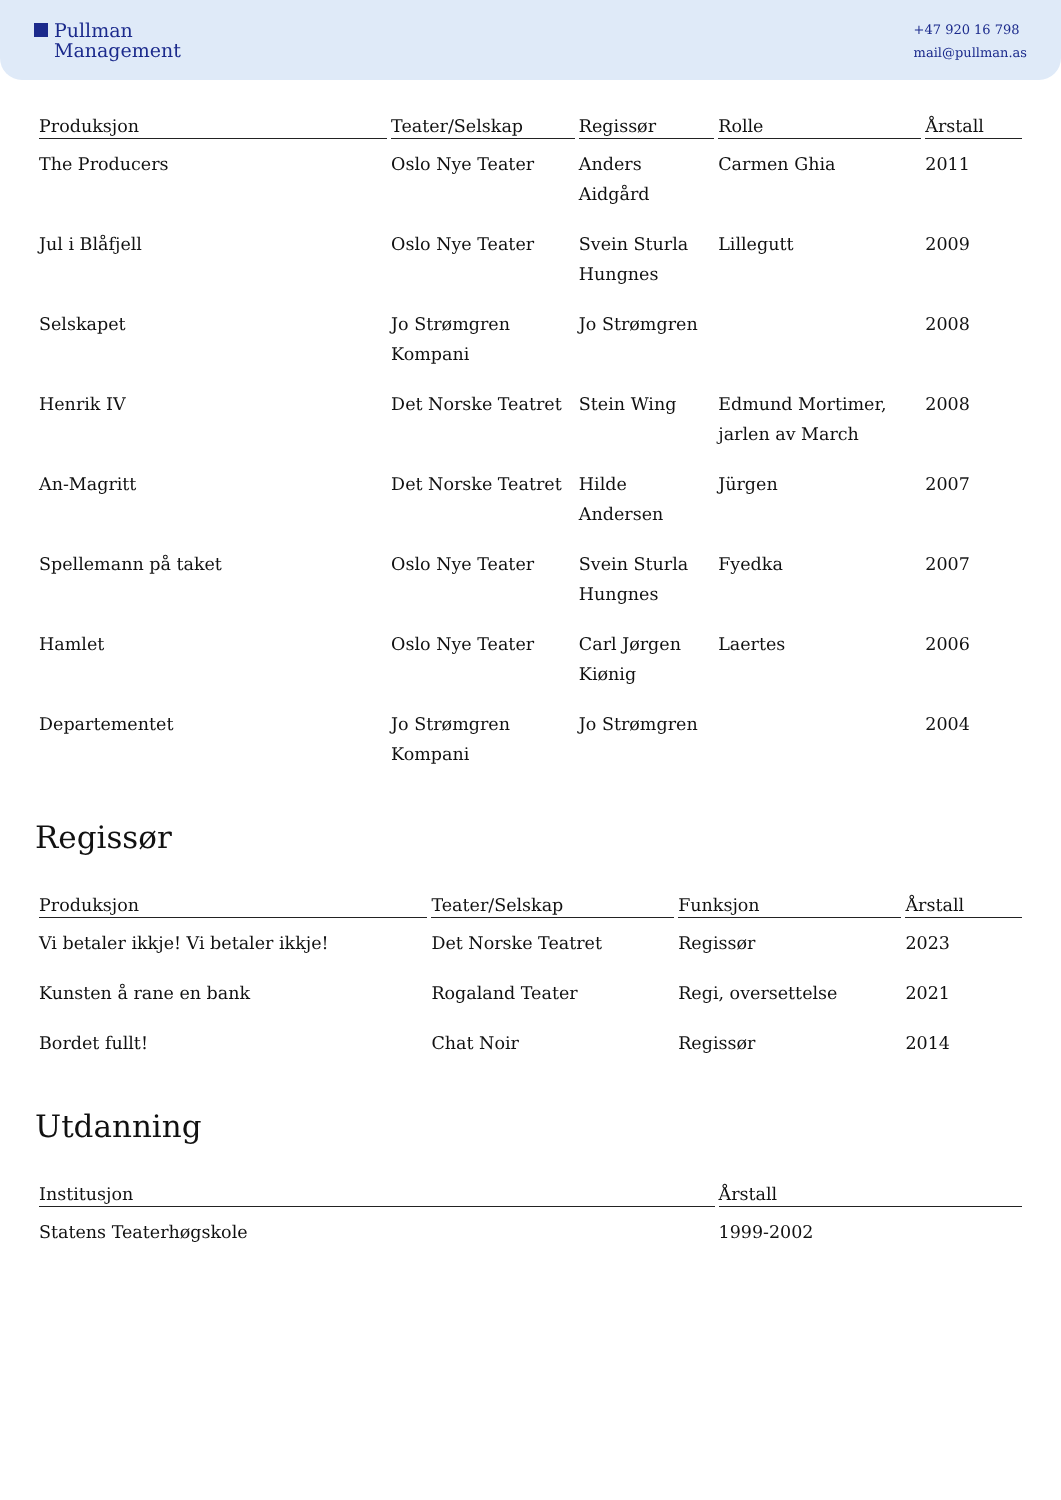Pullman
Management
+47 920 16 798
mail@pullman.as
| Produksjon | Teater/Selskap | Regissør | Rolle | Årstall |
| --- | --- | --- | --- | --- |
| The Producers | Oslo Nye Teater | Anders Aidgård | Carmen Ghia | 2011 |
| Jul i Blåfjell | Oslo Nye Teater | Svein Sturla Hungnes | Lillegutt | 2009 |
| Selskapet | Jo Strømgren Kompani | Jo Strømgren | | 2008 |
| Henrik IV | Det Norske Teatret | Stein Wing | Edmund Mortimer, jarlen av March | 2008 |
| An-Magritt | Det Norske Teatret | Hilde Andersen | Jürgen | 2007 |
| Spellemann på taket | Oslo Nye Teater | Svein Sturla Hungnes | Fyedka | 2007 |
| Hamlet | Oslo Nye Teater | Carl Jørgen Kiønig | Laertes | 2006 |
| Departementet | Jo Strømgren Kompani | Jo Strømgren | | 2004 |
Regissør
| Produksjon | Teater/Selskap | Funksjon | Årstall |
| --- | --- | --- | --- |
| Vi betaler ikkje! Vi betaler ikkje! | Det Norske Teatret | Regissør | 2023 |
| Kunsten å rane en bank | Rogaland Teater | Regi, oversettelse | 2021 |
| Bordet fullt! | Chat Noir | Regissør | 2014 |
Utdanning
| Institusjon | Årstall |
| --- | --- |
| Statens Teaterhøgskole | 1999-2002 |